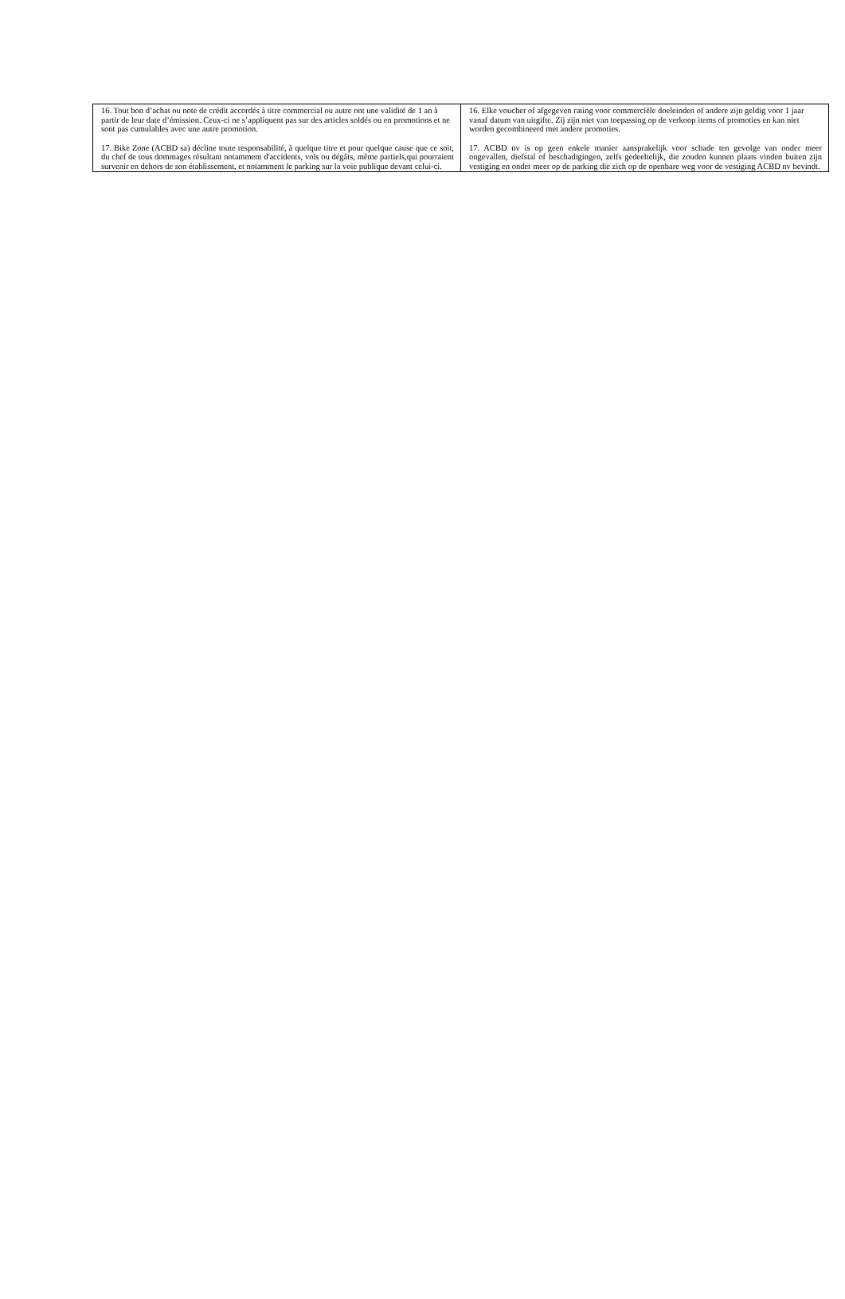| 16. Tout bon d’achat ou note de crédit accordés à titre commercial ou autre ont une validité de 1 an à partir de leur date d’émission. Ceux-ci ne s’appliquent pas sur des articles soldés ou en promotions et ne sont pas cumulables avec une autre promotion. 17. Bike Zone (ACBD sa) décline toute responsabilité, à quelque titre et pour quelque cause que ce soit, du chef de tous dommages résultant notamment d'accidents, vols ou dégâts, même partiels,qui pourraient survenir en dehors de son établissement, et notamment le parking sur la voie publique devant celui-ci. | 16. Elke voucher of afgegeven rating voor commerciële doeleinden of andere zijn geldig voor 1 jaar vanaf datum van uitgifte. Zij zijn niet van toepassing op de verkoop items of promoties en kan niet worden gecombineerd met andere promoties. 17. ACBD nv is op geen enkele manier aansprakelijk voor schade ten gevolge van onder meer ongevallen, diefstal of beschadigingen, zelfs gedeeltelijk, die zouden kunnen plaats vinden buiten zijn vestiging en onder meer op de parking die zich op de openbare weg voor de vestiging ACBD nv bevindt. |